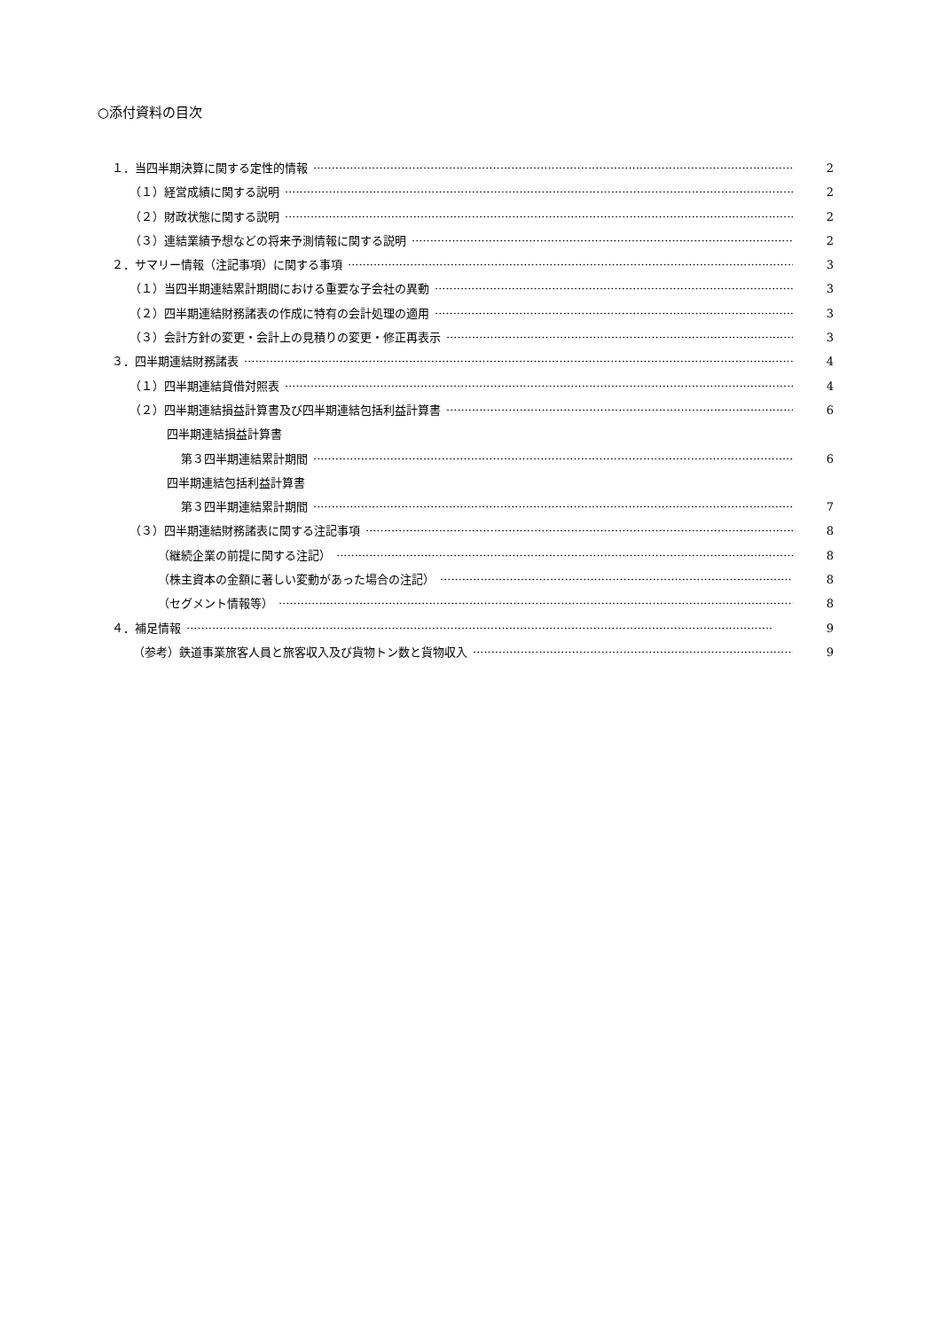○添付資料の目次
１．当四半期決算に関する定性的情報 2
（１）経営成績に関する説明 2
（２）財政状態に関する説明 2
（３）連結業績予想などの将来予測情報に関する説明 2
２．サマリー情報（注記事項）に関する事項 3
（１）当四半期連結累計期間における重要な子会社の異動 3
（２）四半期連結財務諸表の作成に特有の会計処理の適用 3
（３）会計方針の変更・会計上の見積りの変更・修正再表示 3
３．四半期連結財務諸表 4
（１）四半期連結貸借対照表 4
（２）四半期連結損益計算書及び四半期連結包括利益計算書 6
四半期連結損益計算書
第３四半期連結累計期間 6
四半期連結包括利益計算書
第３四半期連結累計期間 7
（３）四半期連結財務諸表に関する注記事項 8
（継続企業の前提に関する注記） 8
（株主資本の金額に著しい変動があった場合の注記） 8
（セグメント情報等） 8
４．補足情報 9
（参考）鉄道事業旅客人員と旅客収入及び貨物トン数と貨物収入 9